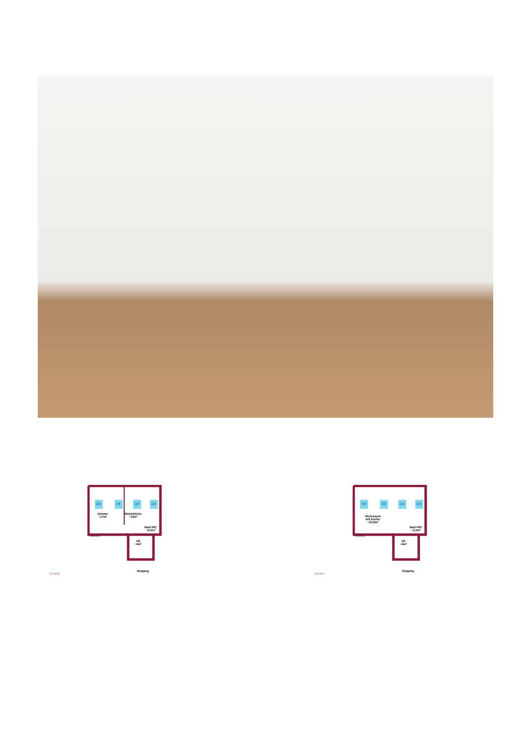DF DF DF DF
Zimmer
~17m²
Wohnküche
~13m²
Bad+WC
~2,3m²
Faustskizze
VR
~4m²
Eingang
S O W N
DF DF DF DF
Wohnraum
mit Küche
~30,6m²
Bad+WC
~2,3m²
Faustskizze
VR
~4m²
Eingang
S O W N